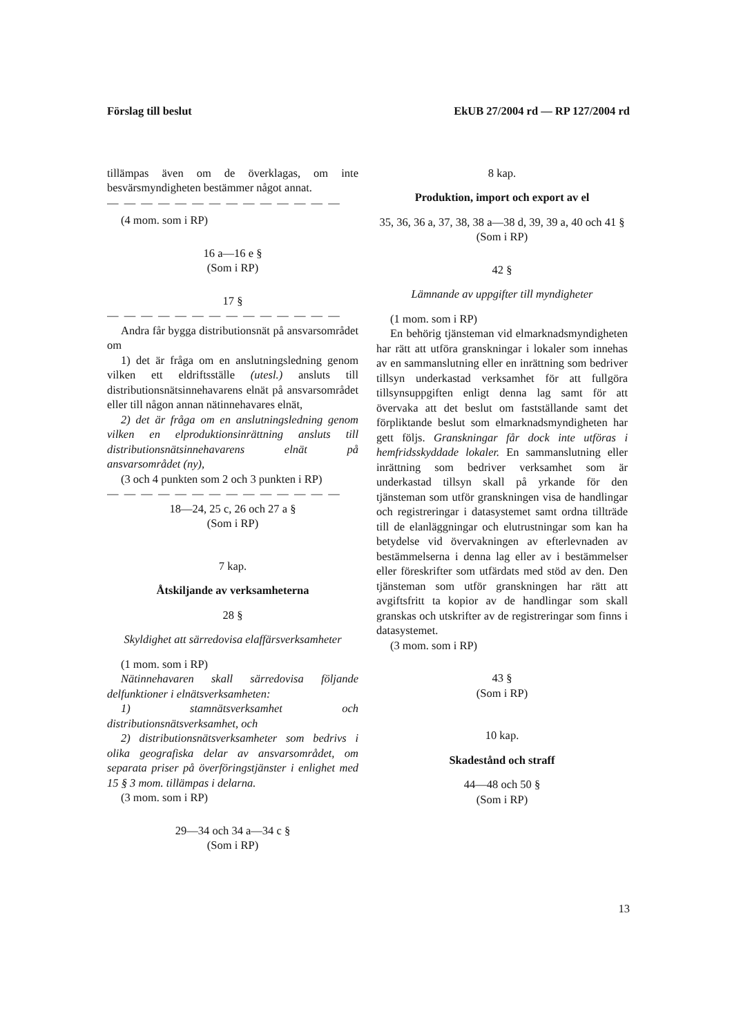Förslag till beslut EkUB 27/2004 rd — RP 127/2004 rd
tillämpas även om de överklagas, om inte besvärsmyndigheten bestämmer något annat.
— — — — — — — — — — — — — —
(4 mom. som i RP)
16 a—16 e §
(Som i RP)
17 §
— — — — — — — — — — — — — —
Andra får bygga distributionsnät på ansvarsområdet om
1) det är fråga om en anslutningsledning genom vilken ett eldriftsställe (utesl.) ansluts till distributionsnätsinnehavarens elnät på ansvarsområdet eller till någon annan nätinnehavares elnät,
2) det är fråga om en anslutningsledning genom vilken en elproduktionsinrättning ansluts till distributionsnätsinnehavarens elnät på ansvarsområdet (ny),
(3 och 4 punkten som 2 och 3 punkten i RP)
— — — — — — — — — — — — — —
18—24, 25 c, 26 och 27 a §
(Som i RP)
7 kap.
Åtskiljande av verksamheterna
28 §
Skyldighet att särredovisa elaffärsverksamheter
(1 mom. som i RP)
Nätinnehavaren skall särredovisa följande delfunktioner i elnätsverksamheten:
1) stamnätsverksamhet och distributionsnätsverksamhet, och
2) distributionsnätsverksamheter som bedrivs i olika geografiska delar av ansvarsområdet, om separata priser på överföringstjänster i enlighet med 15 § 3 mom. tillämpas i delarna.
(3 mom. som i RP)
29—34 och 34 a—34 c §
(Som i RP)
8 kap.
Produktion, import och export av el
35, 36, 36 a, 37, 38, 38 a—38 d, 39, 39 a, 40 och 41 §
(Som i RP)
42 §
Lämnande av uppgifter till myndigheter
(1 mom. som i RP)
En behörig tjänsteman vid elmarknadsmyndigheten har rätt att utföra granskningar i lokaler som innehas av en sammanslutning eller en inrättning som bedriver tillsyn underkastad verksamhet för att fullgöra tillsynsuppgiften enligt denna lag samt för att övervaka att det beslut om fastställande samt det förpliktande beslut som elmarknadsmyndigheten har gett följs. Granskningar får dock inte utföras i hemfridsskyddade lokaler. En sammanslutning eller inrättning som bedriver verksamhet som är underkastad tillsyn skall på yrkande för den tjänsteman som utför granskningen visa de handlingar och registreringar i datasystemet samt ordna tillträde till de elanläggningar och elutrustningar som kan ha betydelse vid övervakningen av efterlevnaden av bestämmelserna i denna lag eller av i bestämmelser eller föreskrifter som utfärdats med stöd av den. Den tjänsteman som utför granskningen har rätt att avgiftsfritt ta kopior av de handlingar som skall granskas och utskrifter av de registreringar som finns i datasystemet.
(3 mom. som i RP)
43 §
(Som i RP)
10 kap.
Skadestånd och straff
44—48 och 50 §
(Som i RP)
13